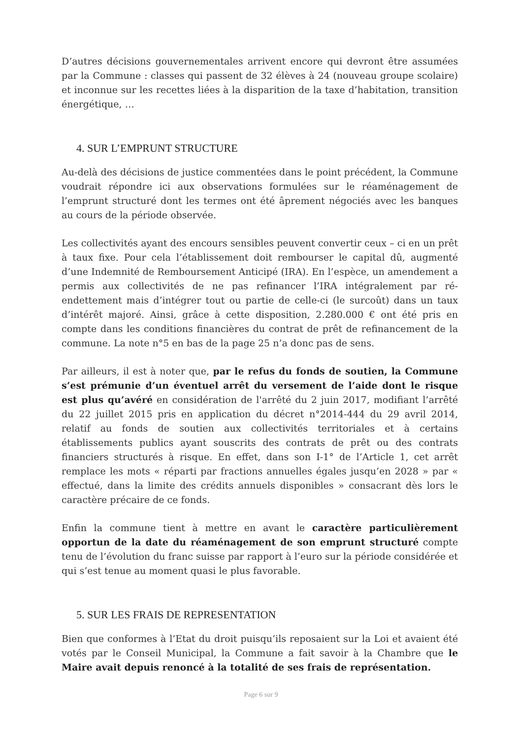D’autres décisions gouvernementales arrivent encore qui devront être assumées par la Commune : classes qui passent de 32 élèves à 24 (nouveau groupe scolaire) et inconnue sur les recettes liées à la disparition de la taxe d’habitation, transition énergétique, …
4. SUR L’EMPRUNT STRUCTURE
Au-delà des décisions de justice commentées dans le point précédent, la Commune voudrait répondre ici aux observations formulées sur le réaménagement de l’emprunt structuré dont les termes ont été âprement négociés avec les banques au cours de la période observée.
Les collectivités ayant des encours sensibles peuvent convertir ceux – ci en un prêt à taux fixe. Pour cela l’établissement doit rembourser le capital dû, augmenté d’une Indemnité de Remboursement Anticipé (IRA). En l’espèce, un amendement a permis aux collectivités de ne pas refinancer l’IRA intégralement par ré-endettement mais d’intégrer tout ou partie de celle-ci (le surcoût) dans un taux d’intérêt majoré. Ainsi, grâce à cette disposition, 2.280.000 € ont été pris en compte dans les conditions financières du contrat de prêt de refinancement de la commune. La note n°5 en bas de la page 25 n’a donc pas de sens.
Par ailleurs, il est à noter que, par le refus du fonds de soutien, la Commune s’est prémunie d’un éventuel arrêt du versement de l’aide dont le risque est plus qu’avéré en considération de l'arrêté du 2 juin 2017, modifiant l’arrêté du 22 juillet 2015 pris en application du décret n°2014-444 du 29 avril 2014, relatif au fonds de soutien aux collectivités territoriales et à certains établissements publics ayant souscrits des contrats de prêt ou des contrats financiers structurés à risque. En effet, dans son I-1° de l’Article 1, cet arrêt remplace les mots « réparti par fractions annuelles égales jusqu’en 2028 » par « effectué, dans la limite des crédits annuels disponibles » consacrant dès lors le caractère précaire de ce fonds.
Enfin la commune tient à mettre en avant le caractère particulièrement opportun de la date du réaménagement de son emprunt structuré compte tenu de l’évolution du franc suisse par rapport à l’euro sur la période considérée et qui s’est tenue au moment quasi le plus favorable.
5. SUR LES FRAIS DE REPRESENTATION
Bien que conformes à l’Etat du droit puisqu’ils reposaient sur la Loi et avaient été votés par le Conseil Municipal, la Commune a fait savoir à la Chambre que le Maire avait depuis renoncé à la totalité de ses frais de représentation.
Page 6 sur 9